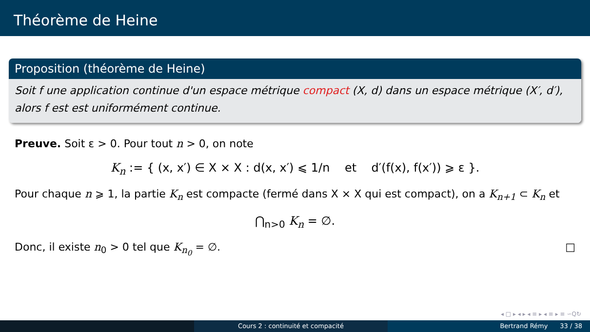Théorème de Heine
Proposition (théorème de Heine)
Soit f une application continue d'un espace métrique compact (X, d) dans un espace métrique (X′, d′), alors f est est uniformément continue.
Preuve. Soit ε > 0. Pour tout n > 0, on note
K<sub>n</sub> := { (x, x′) ∈ X × X : d(x, x′) ⩽ 1/n et d′(f(x), f(x′)) ⩾ ε }.
Pour chaque n ⩾ 1, la partie K<sub>n</sub> est compacte (fermé dans X × X qui est compact), on a K<sub>n+1</sub> ⊂ K<sub>n</sub> et
⋂<sub>n>0</sub> K<sub>n</sub> = ∅.
Donc, il existe n<sub>0</sub> > 0 tel que K<sub>n<sub>0</sub></sub> = ∅. □
◂ □ ▸ ◂ ▸ ◂ ≡ ▸ ◂ ≡ ▸ ≡ ∽Q↻
Cours 2 : continuité et compacité Bertrand Rémy 33 / 38